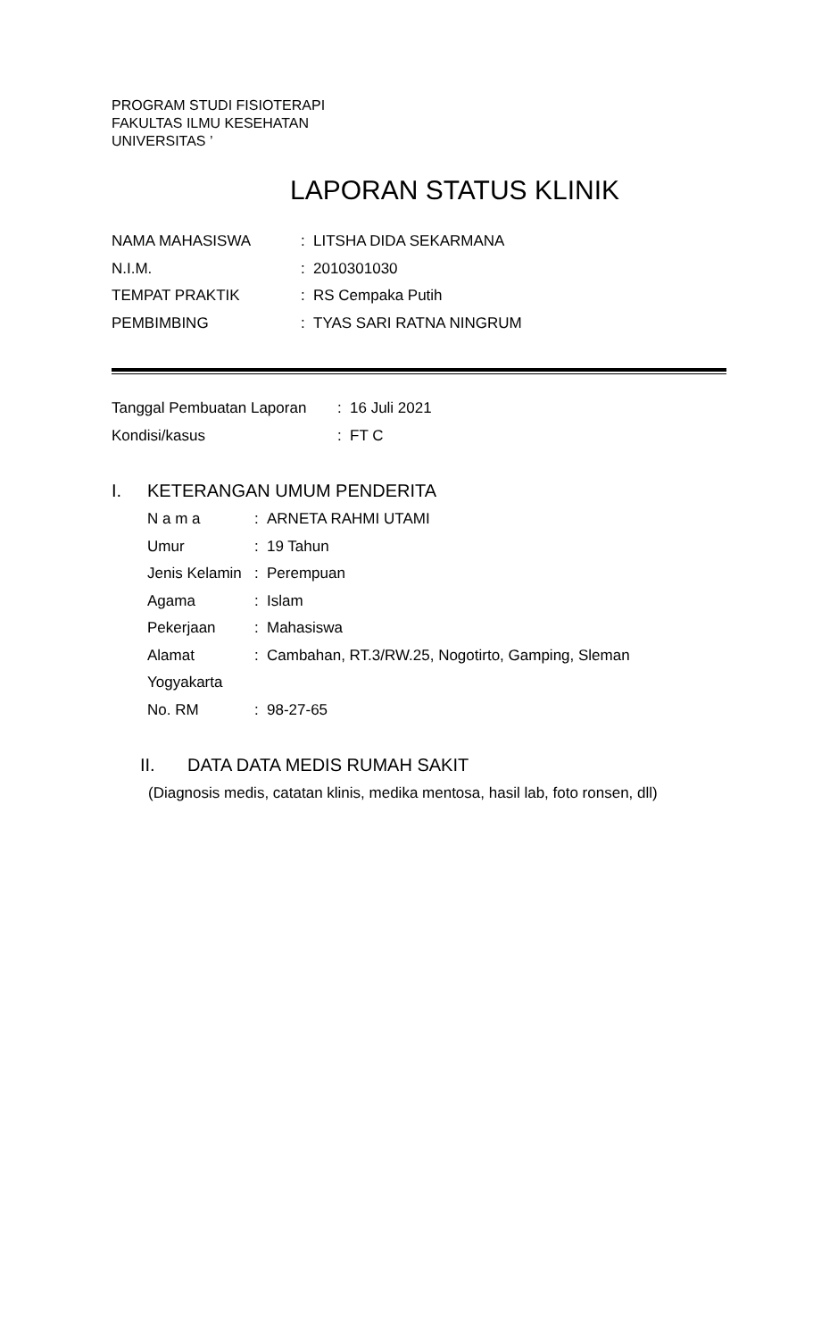PROGRAM STUDI FISIOTERAPI
FAKULTAS ILMU KESEHATAN
UNIVERSITAS ’
LAPORAN STATUS KLINIK
| NAMA MAHASISWA | : | LITSHA DIDA SEKARMANA |
| N.I.M. | : | 2010301030 |
| TEMPAT PRAKTIK | : | RS Cempaka Putih |
| PEMBIMBING | : | TYAS SARI RATNA NINGRUM |
| Tanggal Pembuatan Laporan | : | 16 Juli 2021 |
| Kondisi/kasus | : | FT C |
I. KETERANGAN UMUM PENDERITA
| N a m a | : | ARNETA RAHMI UTAMI |
| Umur | : | 19 Tahun |
| Jenis Kelamin | : | Perempuan |
| Agama | : | Islam |
| Pekerjaan | : | Mahasiswa |
| Alamat | : | Cambahan, RT.3/RW.25, Nogotirto, Gamping, Sleman |
| Yogyakarta | | |
| No. RM | : | 98-27-65 |
II. DATA DATA MEDIS RUMAH SAKIT
(Diagnosis medis, catatan klinis, medika mentosa, hasil lab, foto ronsen, dll)